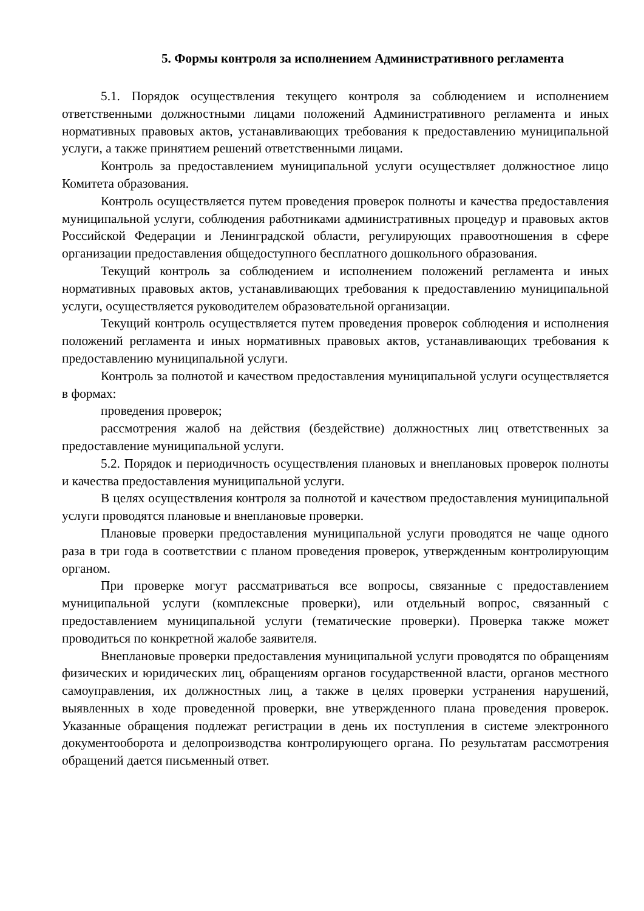5. Формы контроля за исполнением Административного регламента
5.1. Порядок осуществления текущего контроля за соблюдением и исполнением ответственными должностными лицами положений Административного регламента и иных нормативных правовых актов, устанавливающих требования к предоставлению муниципальной услуги, а также принятием решений ответственными лицами.
Контроль за предоставлением муниципальной услуги осуществляет должностное лицо Комитета образования.
Контроль осуществляется путем проведения проверок полноты и качества предоставления муниципальной услуги, соблюдения работниками административных процедур и правовых актов Российской Федерации и Ленинградской области, регулирующих правоотношения в сфере организации предоставления общедоступного бесплатного дошкольного образования.
Текущий контроль за соблюдением и исполнением положений регламента и иных нормативных правовых актов, устанавливающих требования к предоставлению муниципальной услуги, осуществляется руководителем образовательной организации.
Текущий контроль осуществляется путем проведения проверок соблюдения и исполнения положений регламента и иных нормативных правовых актов, устанавливающих требования к предоставлению муниципальной услуги.
Контроль за полнотой и качеством предоставления муниципальной услуги осуществляется в формах:
проведения проверок;
рассмотрения жалоб на действия (бездействие) должностных лиц ответственных за предоставление муниципальной услуги.
5.2. Порядок и периодичность осуществления плановых и внеплановых проверок полноты и качества предоставления муниципальной услуги.
В целях осуществления контроля за полнотой и качеством предоставления муниципальной услуги проводятся плановые и внеплановые проверки.
Плановые проверки предоставления муниципальной услуги проводятся не чаще одного раза в три года в соответствии с планом проведения проверок, утвержденным контролирующим органом.
При проверке могут рассматриваться все вопросы, связанные с предоставлением муниципальной услуги (комплексные проверки), или отдельный вопрос, связанный с предоставлением муниципальной услуги (тематические проверки). Проверка также может проводиться по конкретной жалобе заявителя.
Внеплановые проверки предоставления муниципальной услуги проводятся по обращениям физических и юридических лиц, обращениям органов государственной власти, органов местного самоуправления, их должностных лиц, а также в целях проверки устранения нарушений, выявленных в ходе проведенной проверки, вне утвержденного плана проведения проверок. Указанные обращения подлежат регистрации в день их поступления в системе электронного документооборота и делопроизводства контролирующего органа. По результатам рассмотрения обращений дается письменный ответ.